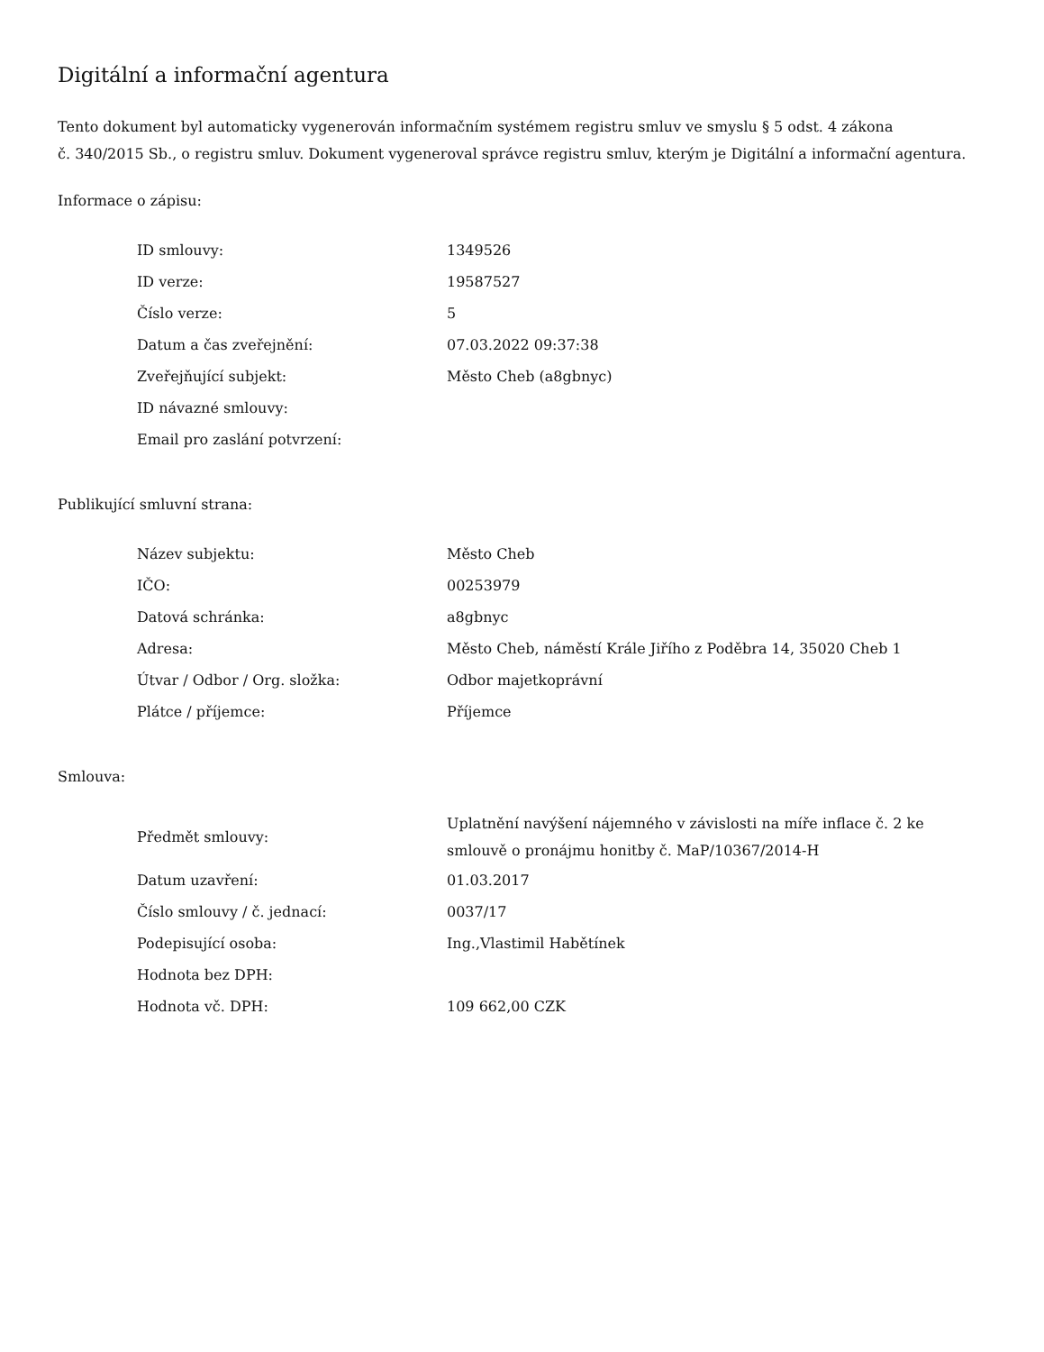Digitální a informační agentura
Tento dokument byl automaticky vygenerován informačním systémem registru smluv ve smyslu § 5 odst. 4 zákona
č. 340/2015 Sb., o registru smluv. Dokument vygeneroval správce registru smluv, kterým je Digitální a informační agentura.
Informace o zápisu:
| ID smlouvy: | 1349526 |
| ID verze: | 19587527 |
| Číslo verze: | 5 |
| Datum a čas zveřejnění: | 07.03.2022 09:37:38 |
| Zveřejňující subjekt: | Město Cheb (a8gbnyc) |
| ID návazné smlouvy: | |
| Email pro zaslání potvrzení: | |
Publikující smluvní strana:
| Název subjektu: | Město Cheb |
| IČO: | 00253979 |
| Datová schránka: | a8gbnyc |
| Adresa: | Město Cheb, náměstí Krále Jiřího z Poděbra 14, 35020 Cheb 1 |
| Útvar / Odbor / Org. složka: | Odbor majetkoprávní |
| Plátce / příjemce: | Příjemce |
Smlouva:
| Předmět smlouvy: | Uplatnění navýšení nájemného v závislosti na míře inflace č. 2 ke smlouvě o pronájmu honitby č. MaP/10367/2014-H |
| Datum uzavření: | 01.03.2017 |
| Číslo smlouvy / č. jednací: | 0037/17 |
| Podepisující osoba: | Ing.,Vlastimil Habětínek |
| Hodnota bez DPH: | |
| Hodnota vč. DPH: | 109 662,00 CZK |